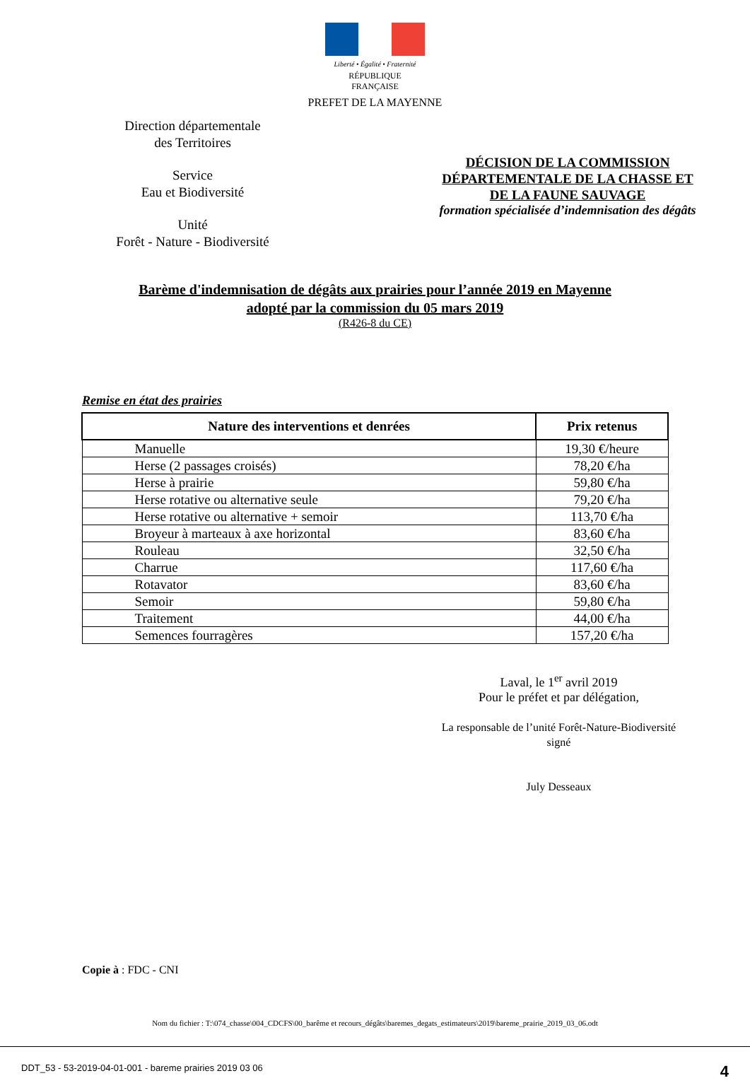Liberté • Égalité • Fraternité
RÉPUBLIQUE FRANÇAISE
PREFET DE LA MAYENNE
Direction départementale
des Territoires
Service
Eau et Biodiversité
Unité
Forêt - Nature - Biodiversité
DÉCISION DE LA COMMISSION
DÉPARTEMENTALE DE LA CHASSE ET
DE LA FAUNE SAUVAGE
formation spécialisée d’indemnisation des dégâts
Barème d'indemnisation de dégâts aux prairies pour l’année 2019 en Mayenne
adopté par la commission du 05 mars 2019
(R426-8 du CE)
Remise en état des prairies
| Nature des interventions et denrées | Prix retenus |
| --- | --- |
| Manuelle | 19,30 €/heure |
| Herse (2 passages croisés) | 78,20 €/ha |
| Herse à prairie | 59,80 €/ha |
| Herse rotative ou alternative seule | 79,20 €/ha |
| Herse rotative ou alternative + semoir | 113,70 €/ha |
| Broyeur à marteaux à axe horizontal | 83,60 €/ha |
| Rouleau | 32,50 €/ha |
| Charrue | 117,60 €/ha |
| Rotavator | 83,60 €/ha |
| Semoir | 59,80 €/ha |
| Traitement | 44,00 €/ha |
| Semences fourragères | 157,20 €/ha |
Laval, le 1<sup>er</sup> avril 2019
Pour le préfet et par délégation,
La responsable de l’unité Forêt-Nature-Biodiversité
signé
July Desseaux
Copie à : FDC - CNI
Nom du fichier : T:\074_chasse\004_CDCFS\00_barême et recours_dégâts\baremes_degats_estimateurs\2019\bareme_prairie_2019_03_06.odt
DDT_53 - 53-2019-04-01-001 - bareme prairies 2019 03 06 4